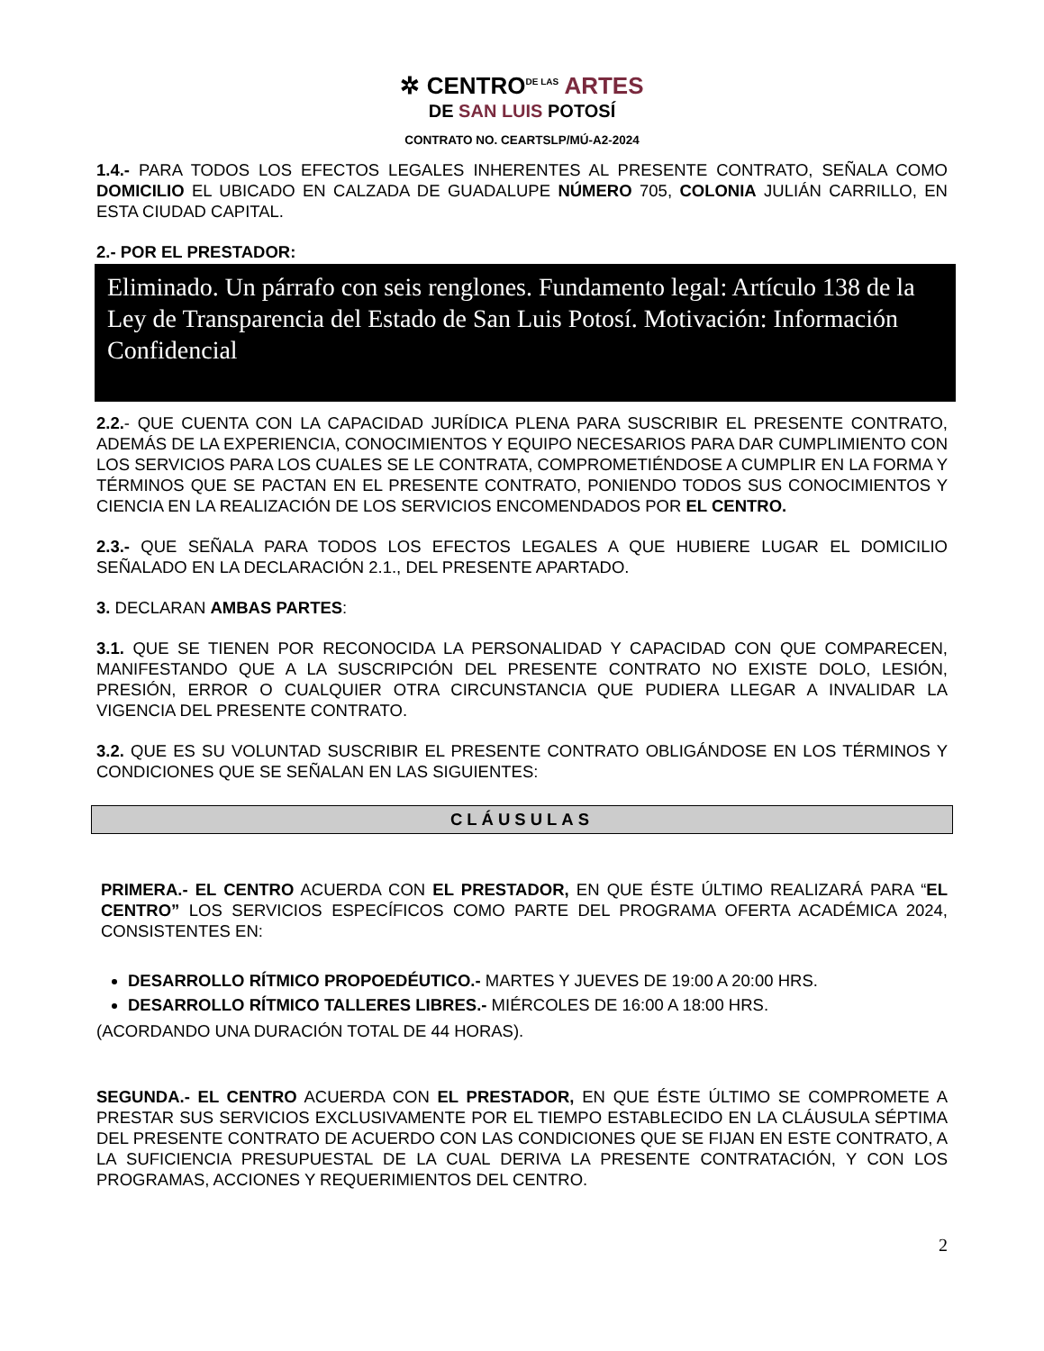✲ CENTRO<sup>DE LAS</sup> ARTES
DE SAN LUIS POTOSÍ
CONTRATO NO. CEARTSLP/MÚ-A2-2024
1.4.- PARA TODOS LOS EFECTOS LEGALES INHERENTES AL PRESENTE CONTRATO, SEÑALA COMO DOMICILIO EL UBICADO EN CALZADA DE GUADALUPE NÚMERO 705, COLONIA JULIÁN CARRILLO, EN ESTA CIUDAD CAPITAL.
2.- POR EL PRESTADOR:
Eliminado. Un párrafo con seis renglones. Fundamento legal: Artículo 138 de la Ley de Transparencia del Estado de San Luis Potosí. Motivación: Información Confidencial
2.2.- QUE CUENTA CON LA CAPACIDAD JURÍDICA PLENA PARA SUSCRIBIR EL PRESENTE CONTRATO, ADEMÁS DE LA EXPERIENCIA, CONOCIMIENTOS Y EQUIPO NECESARIOS PARA DAR CUMPLIMIENTO CON LOS SERVICIOS PARA LOS CUALES SE LE CONTRATA, COMPROMETIÉNDOSE A CUMPLIR EN LA FORMA Y TÉRMINOS QUE SE PACTAN EN EL PRESENTE CONTRATO, PONIENDO TODOS SUS CONOCIMIENTOS Y CIENCIA EN LA REALIZACIÓN DE LOS SERVICIOS ENCOMENDADOS POR EL CENTRO.
2.3.- QUE SEÑALA PARA TODOS LOS EFECTOS LEGALES A QUE HUBIERE LUGAR EL DOMICILIO SEÑALADO EN LA DECLARACIÓN 2.1., DEL PRESENTE APARTADO.
3. DECLARAN AMBAS PARTES:
3.1. QUE SE TIENEN POR RECONOCIDA LA PERSONALIDAD Y CAPACIDAD CON QUE COMPARECEN, MANIFESTANDO QUE A LA SUSCRIPCIÓN DEL PRESENTE CONTRATO NO EXISTE DOLO, LESIÓN, PRESIÓN, ERROR O CUALQUIER OTRA CIRCUNSTANCIA QUE PUDIERA LLEGAR A INVALIDAR LA VIGENCIA DEL PRESENTE CONTRATO.
3.2. QUE ES SU VOLUNTAD SUSCRIBIR EL PRESENTE CONTRATO OBLIGÁNDOSE EN LOS TÉRMINOS Y CONDICIONES QUE SE SEÑALAN EN LAS SIGUIENTES:
CLÁUSULAS
PRIMERA.- EL CENTRO ACUERDA CON EL PRESTADOR, EN QUE ÉSTE ÚLTIMO REALIZARÁ PARA “EL CENTRO” LOS SERVICIOS ESPECÍFICOS COMO PARTE DEL PROGRAMA OFERTA ACADÉMICA 2024, CONSISTENTES EN:
DESARROLLO RÍTMICO PROPOEDÉUTICO.- MARTES Y JUEVES DE 19:00 A 20:00 HRS.
DESARROLLO RÍTMICO TALLERES LIBRES.- MIÉRCOLES DE 16:00 A 18:00 HRS.
(ACORDANDO UNA DURACIÓN TOTAL DE 44 HORAS).
SEGUNDA.- EL CENTRO ACUERDA CON EL PRESTADOR, EN QUE ÉSTE ÚLTIMO SE COMPROMETE A PRESTAR SUS SERVICIOS EXCLUSIVAMENTE POR EL TIEMPO ESTABLECIDO EN LA CLÁUSULA SÉPTIMA DEL PRESENTE CONTRATO DE ACUERDO CON LAS CONDICIONES QUE SE FIJAN EN ESTE CONTRATO, A LA SUFICIENCIA PRESUPUESTAL DE LA CUAL DERIVA LA PRESENTE CONTRATACIÓN, Y CON LOS PROGRAMAS, ACCIONES Y REQUERIMIENTOS DEL CENTRO.
2